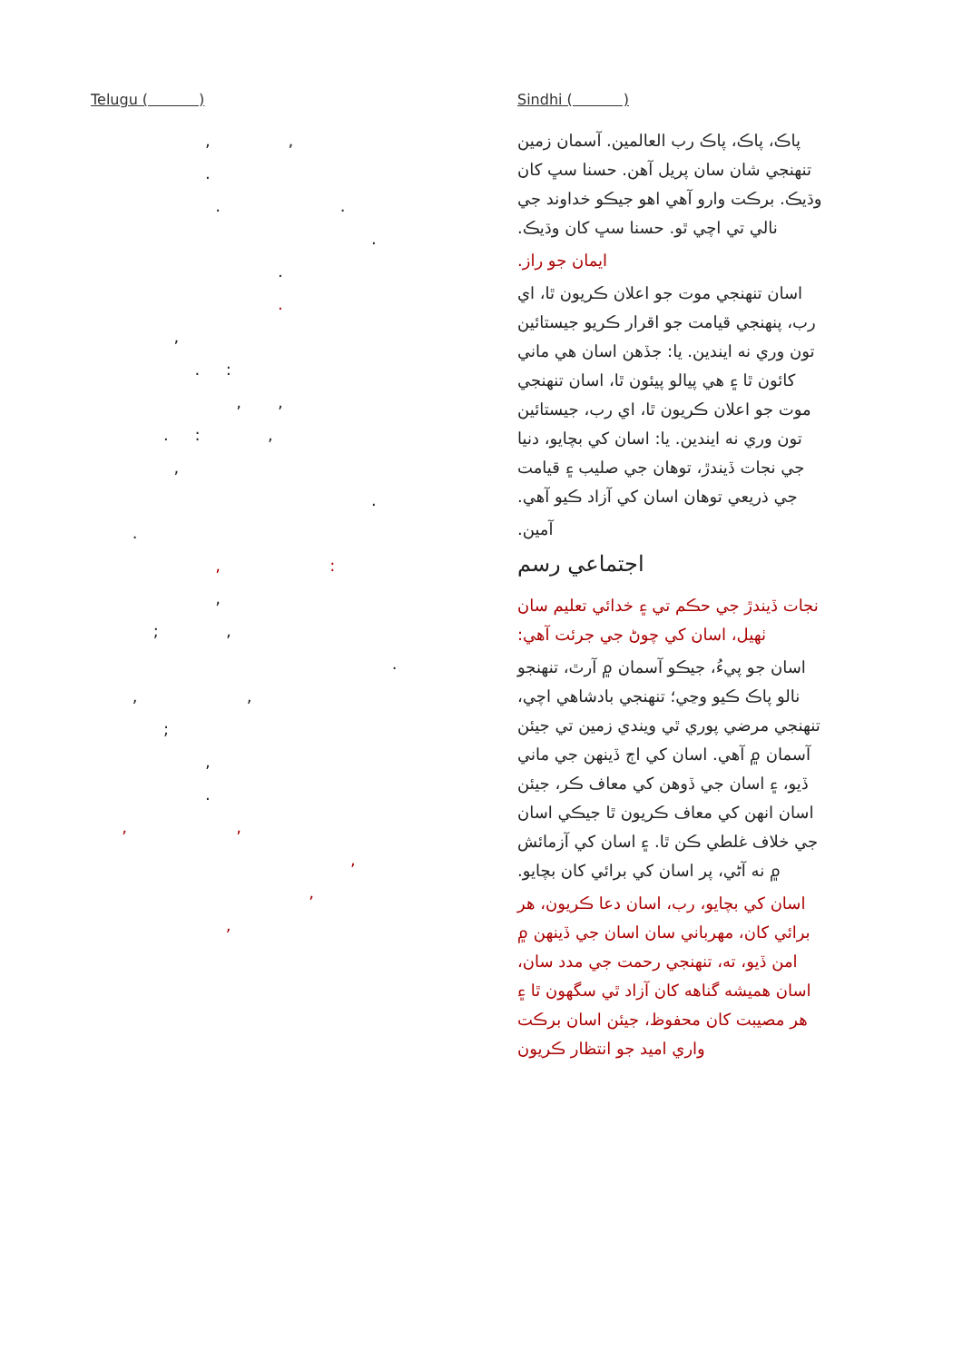Telugu ( )
, ,
.
. .
.
.
.
,
. :
, ,
. : ,
,
.
.
, :
,
; ,
.
, ,
;
,
.
, ,
,
,
,
Sindhi ( )
پاڪ، پاڪ، پاڪ رب العالمين. آسمان زمين تنهنجي شان سان پريل آهن. حسنا سڀ کان وڌيڪ. برڪت وارو آهي اهو جيڪو خداوند جي نالي تي اچي ٿو. حسنا سڀ کان وڌيڪ.
ايمان جو راز.
اسان تنهنجي موت جو اعلان ڪريون ٿا، اي رب، پنهنجي قيامت جو اقرار ڪريو جيستائين تون وري نه ايندين. يا: جڏهن اسان هي ماني کائون ٿا ۽ هي پيالو پيئون ٿا، اسان تنهنجي موت جو اعلان ڪريون ٿا، اي رب، جيستائين تون وري نه ايندين. يا: اسان کي بچايو، دنيا جي نجات ڏيندڙ، توهان جي صليب ۽ قيامت جي ذريعي توهان اسان کي آزاد ڪيو آهي.
آمين.
اجتماعي رسم
نجات ڏيندڙ جي حڪم تي ۽ خدائي تعليم سان ٺهيل، اسان کي چوڻ جي جرئت آهي:
اسان جو پيءُ، جيڪو آسمان ۾ آرٿ، تنهنجو نالو پاڪ ڪيو وڃي؛ تنهنجي بادشاهي اچي، تنهنجي مرضي پوري ٿي ويندي زمين تي جيئن آسمان ۾ آهي. اسان کي اڄ ڏينهن جي ماني ڏيو، ۽ اسان جي ڏوهن کي معاف ڪر، جيئن اسان انهن کي معاف ڪريون ٿا جيڪي اسان جي خلاف غلطي ڪن ٿا. ۽ اسان کي آزمائش ۾ نه آڻي، پر اسان کي برائي کان بچايو.
اسان کي بچايو، رب، اسان دعا ڪريون، هر برائي کان، مهرباني سان اسان جي ڏينهن ۾ امن ڏيو، ته، تنهنجي رحمت جي مدد سان، اسان هميشه گناهه کان آزاد ٿي سگهون ٿا ۽ هر مصيبت کان محفوظ، جيئن اسان برڪت واري اميد جو انتظار ڪريون